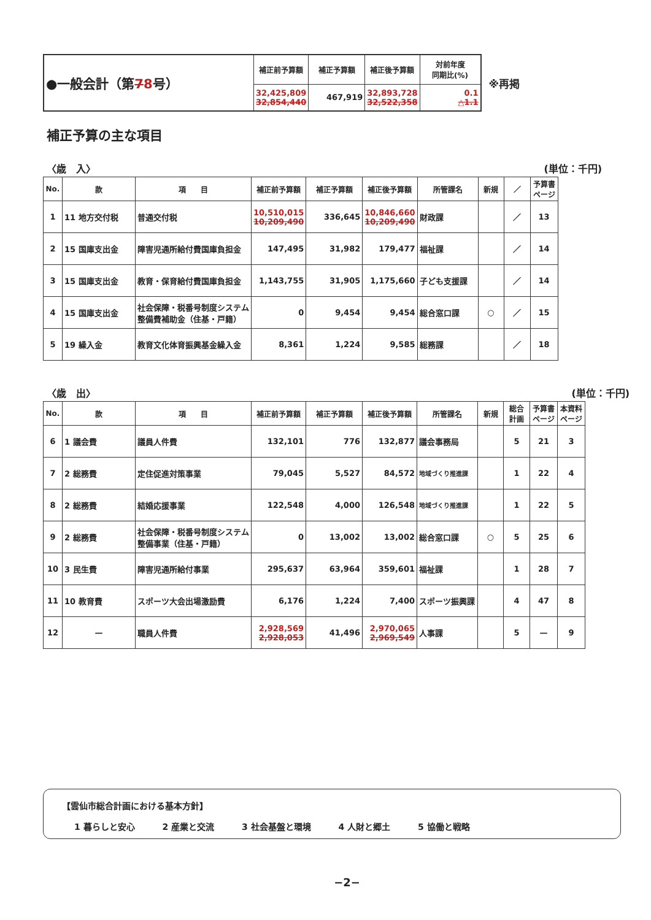| ●一般会計（第 7 8 号） | 補正前予算額 | 補正予算額 | 補正後予算額 | 対前年度 同期比(%) |
| | 32,425,809 32,854,440 | 467,919 | 32,893,728 32,522,358 | 0.1 △1.1 |
※再掲
補正予算の主な項目
〈歳　入〉 (単位：千円)
| No. | 款 | 項 目 | 補正前予算額 | 補正予算額 | 補正後予算額 | 所管課名 | 新規 | ／ | 予算書 ページ |
| --- | --- | --- | --- | --- | --- | --- | --- | --- | --- |
| 1 | 11 地方交付税 | 普通交付税 | 10,510,015 10,209,490 | 336,645 | 10,846,660 10,209,490 | 財政課 | | ／ | 13 |
| 2 | 15 国庫支出金 | 障害児通所給付費国庫負担金 | 147,495 | 31,982 | 179,477 | 福祉課 | | ／ | 14 |
| 3 | 15 国庫支出金 | 教育・保育給付費国庫負担金 | 1,143,755 | 31,905 | 1,175,660 | 子ども支援課 | | ／ | 14 |
| 4 | 15 国庫支出金 | 社会保障・税番号制度システム整備費補助金（住基・戸籍） | 0 | 9,454 | 9,454 | 総合窓口課 | ○ | ／ | 15 |
| 5 | 19 繰入金 | 教育文化体育振興基金繰入金 | 8,361 | 1,224 | 9,585 | 総務課 | | ／ | 18 |
〈歳　出〉 (単位：千円)
| No. | 款 | 項 目 | 補正前予算額 | 補正予算額 | 補正後予算額 | 所管課名 | 新規 | 総合 計画 | 予算書 ページ | 本資料 ページ |
| --- | --- | --- | --- | --- | --- | --- | --- | --- | --- | --- |
| 6 | 1 議会費 | 議員人件費 | 132,101 | 776 | 132,877 | 議会事務局 | | 5 | 21 | 3 |
| 7 | 2 総務費 | 定住促進対策事業 | 79,045 | 5,527 | 84,572 | 地域づくり推進課 | | 1 | 22 | 4 |
| 8 | 2 総務費 | 結婚応援事業 | 122,548 | 4,000 | 126,548 | 地域づくり推進課 | | 1 | 22 | 5 |
| 9 | 2 総務費 | 社会保障・税番号制度システム整備事業（住基・戸籍） | 0 | 13,002 | 13,002 | 総合窓口課 | ○ | 5 | 25 | 6 |
| 10 | 3 民生費 | 障害児通所給付事業 | 295,637 | 63,964 | 359,601 | 福祉課 | | 1 | 28 | 7 |
| 11 | 10 教育費 | スポーツ大会出場激励費 | 6,176 | 1,224 | 7,400 | スポーツ振興課 | | 4 | 47 | 8 |
| 12 | — | 職員人件費 | 2,928,569 2,928,053 | 41,496 | 2,970,065 2,969,549 | 人事課 | | 5 | — | 9 |
【雲仙市総合計画における基本方針】
1 暮らしと安心 2 産業と交流 3 社会基盤と環境 4 人財と郷土 5 協働と戦略
−2−